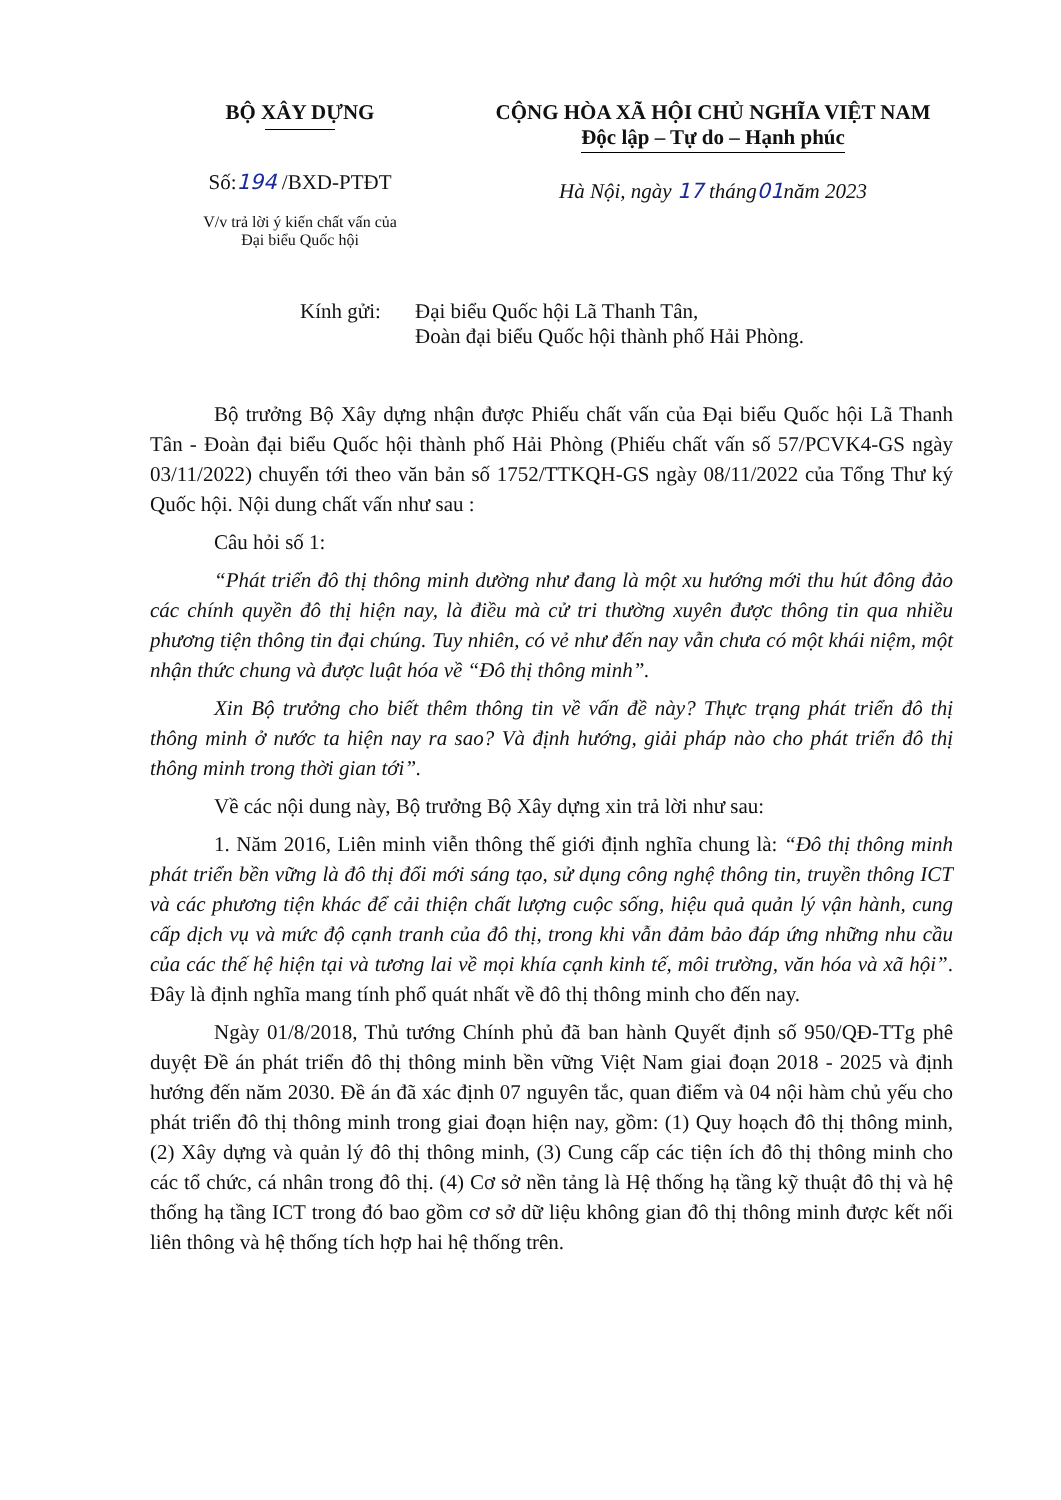BỘ XÂY DỰNG
Số:194 /BXD-PTĐT
V/v trả lời ý kiến chất vấn của
Đại biểu Quốc hội
CỘNG HÒA XÃ HỘI CHỦ NGHĨA VIỆT NAM
Độc lập – Tự do – Hạnh phúc
Hà Nội, ngày 17 tháng01năm 2023
Kính gửi: Đại biểu Quốc hội Lã Thanh Tân,
Đoàn đại biểu Quốc hội thành phố Hải Phòng.
Bộ trưởng Bộ Xây dựng nhận được Phiếu chất vấn của Đại biểu Quốc hội Lã Thanh Tân - Đoàn đại biểu Quốc hội thành phố Hải Phòng (Phiếu chất vấn số 57/PCVK4-GS ngày 03/11/2022) chuyển tới theo văn bản số 1752/TTKQH-GS ngày 08/11/2022 của Tổng Thư ký Quốc hội. Nội dung chất vấn như sau :
Câu hỏi số 1:
“Phát triển đô thị thông minh dường như đang là một xu hướng mới thu hút đông đảo các chính quyền đô thị hiện nay, là điều mà cử tri thường xuyên được thông tin qua nhiều phương tiện thông tin đại chúng. Tuy nhiên, có vẻ như đến nay vẫn chưa có một khái niệm, một nhận thức chung và được luật hóa về “Đô thị thông minh”.
Xin Bộ trưởng cho biết thêm thông tin về vấn đề này? Thực trạng phát triển đô thị thông minh ở nước ta hiện nay ra sao? Và định hướng, giải pháp nào cho phát triển đô thị thông minh trong thời gian tới”.
Về các nội dung này, Bộ trưởng Bộ Xây dựng xin trả lời như sau:
1. Năm 2016, Liên minh viễn thông thế giới định nghĩa chung là: “Đô thị thông minh phát triển bền vững là đô thị đổi mới sáng tạo, sử dụng công nghệ thông tin, truyền thông ICT và các phương tiện khác để cải thiện chất lượng cuộc sống, hiệu quả quản lý vận hành, cung cấp dịch vụ và mức độ cạnh tranh của đô thị, trong khi vẫn đảm bảo đáp ứng những nhu cầu của các thế hệ hiện tại và tương lai về mọi khía cạnh kinh tế, môi trường, văn hóa và xã hội”. Đây là định nghĩa mang tính phổ quát nhất về đô thị thông minh cho đến nay.
Ngày 01/8/2018, Thủ tướng Chính phủ đã ban hành Quyết định số 950/QĐ-TTg phê duyệt Đề án phát triển đô thị thông minh bền vững Việt Nam giai đoạn 2018 - 2025 và định hướng đến năm 2030. Đề án đã xác định 07 nguyên tắc, quan điểm và 04 nội hàm chủ yếu cho phát triển đô thị thông minh trong giai đoạn hiện nay, gồm: (1) Quy hoạch đô thị thông minh, (2) Xây dựng và quản lý đô thị thông minh, (3) Cung cấp các tiện ích đô thị thông minh cho các tổ chức, cá nhân trong đô thị. (4) Cơ sở nền tảng là Hệ thống hạ tầng kỹ thuật đô thị và hệ thống hạ tầng ICT trong đó bao gồm cơ sở dữ liệu không gian đô thị thông minh được kết nối liên thông và hệ thống tích hợp hai hệ thống trên.